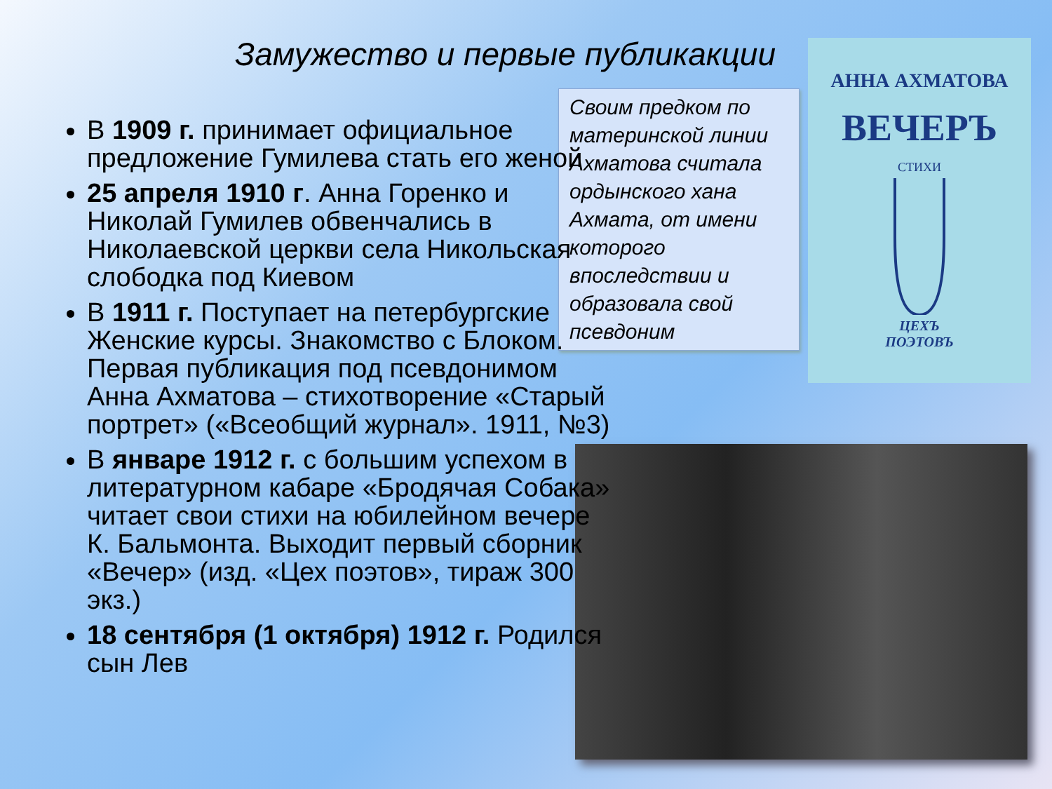Замужество и первые публикакции
Своим предком по материнской линии Ахматова считала ордынского хана Ахмата, от имени которого впоследствии и образовала свой псевдоним
АННА АХМАТОВА
ВЕЧЕРЪ
СТИХИ
ЦЕХЪ
ПОЭТОВЪ
В 1909 г. принимает официальное предложение Гумилева стать его женой
25 апреля 1910 г. Анна Горенко и Николай Гумилев обвенчались в Николаевской церкви села Никольская слободка под Киевом
В 1911 г. Поступает на петербургские Женские курсы. Знакомство с Блоком. Первая публикация под псевдонимом Анна Ахматова – стихотворение «Старый портрет» («Всеобщий журнал». 1911, №3)
В январе 1912 г. с большим успехом в литературном кабаре «Бродячая Собака» читает свои стихи на юбилейном вечере К. Бальмонта. Выходит первый сборник «Вечер» (изд. «Цех поэтов», тираж 300 экз.)
18 сентября (1 октября) 1912 г. Родился сын Лев